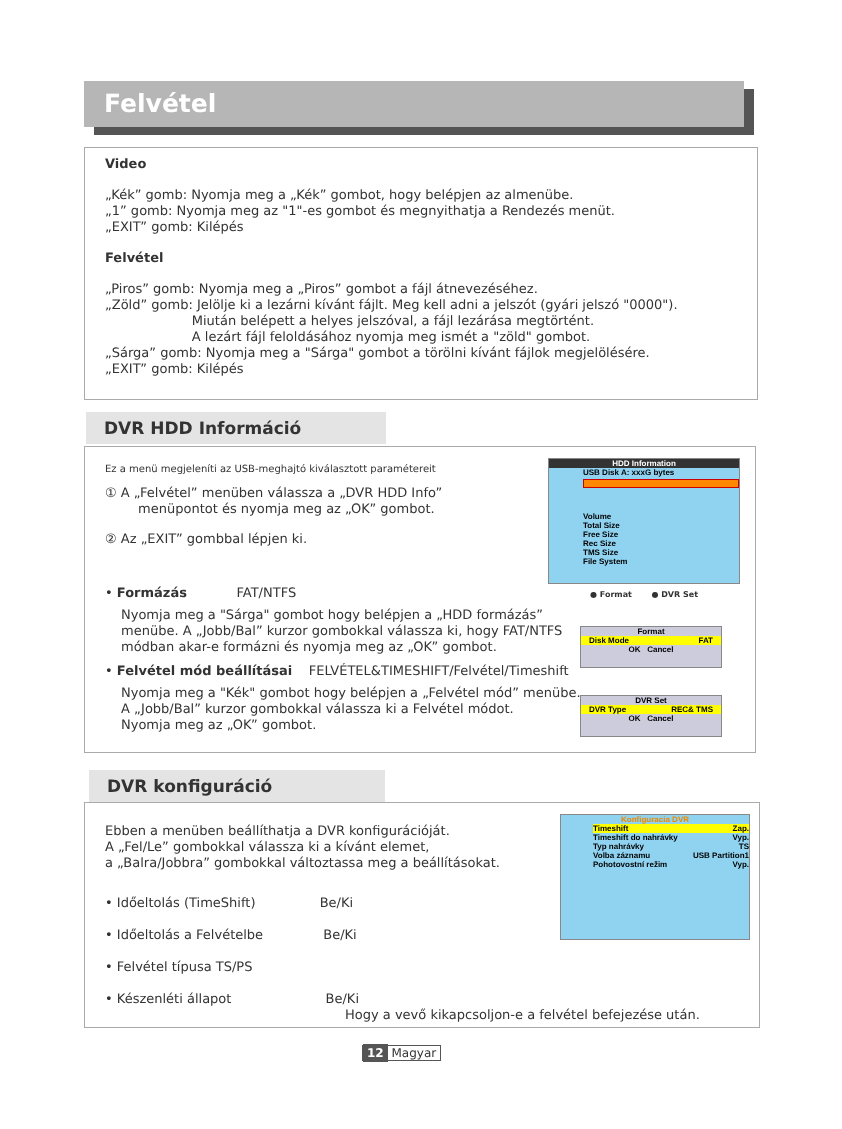Felvétel
Video
„Kék” gomb: Nyomja meg a „Kék” gombot, hogy belépjen az almenübe.
„1” gomb: Nyomja meg az "1"-es gombot és megnyithatja a Rendezés menüt.
„EXIT” gomb: Kilépés
Felvétel
„Piros” gomb: Nyomja meg a „Piros” gombot a fájl átnevezéséhez.
„Zöld” gomb: Jelölje ki a lezárni kívánt fájlt. Meg kell adni a jelszót (gyári jelszó "0000").
Miután belépett a helyes jelszóval, a fájl lezárása megtörtént.
A lezárt fájl feloldásához nyomja meg ismét a "zöld" gombot.
„Sárga” gomb: Nyomja meg a "Sárga" gombot a törölni kívánt fájlok megjelölésére.
„EXIT” gomb: Kilépés
DVR HDD Információ
Ez a menü megjeleníti az USB-meghajtó kiválasztott paramétereit
① A „Felvétel” menüben válassza a „DVR HDD Info”
menüpontot és nyomja meg az „OK” gombot.
② Az „EXIT” gombbal lépjen ki.
• Formázás FAT/NTFS
Nyomja meg a "Sárga" gombot hogy belépjen a „HDD formázás”
menübe. A „Jobb/Bal” kurzor gombokkal válassza ki, hogy FAT/NTFS
módban akar-e formázni és nyomja meg az „OK” gombot.
• Felvétel mód beállításai FELVÉTEL&TIMESHIFT/Felvétel/Timeshift
Nyomja meg a "Kék" gombot hogy belépjen a „Felvétel mód” menübe.
A „Jobb/Bal” kurzor gombokkal válassza ki a Felvétel módot.
Nyomja meg az „OK” gombot.
HDD Information
USB Disk A: xxxG bytes
Volume
Total Size
Free Size
Rec Size
TMS Size
File System
● Format ● DVR Set
Format
Disk Mode FAT
OK Cancel
DVR Set
DVR Type REC& TMS
OK Cancel
DVR konfiguráció
Ebben a menüben beállíthatja a DVR konfigurációját.
A „Fel/Le” gombokkal válassza ki a kívánt elemet,
a „Balra/Jobbra” gombokkal változtassa meg a beállításokat.
• Időeltolás (TimeShift) Be/Ki
• Időeltolás a Felvételbe Be/Ki
• Felvétel típusa TS/PS
• Készenléti állapot Be/Ki
Hogy a vevő kikapcsoljon-e a felvétel befejezése után.
Konfiguracia DVR
Timeshift Zap.
Timeshift do nahrávky Vyp.
Typ nahrávky TS
Volba záznamu USB Partition1
Pohotovostní režim Vyp.
12 Magyar